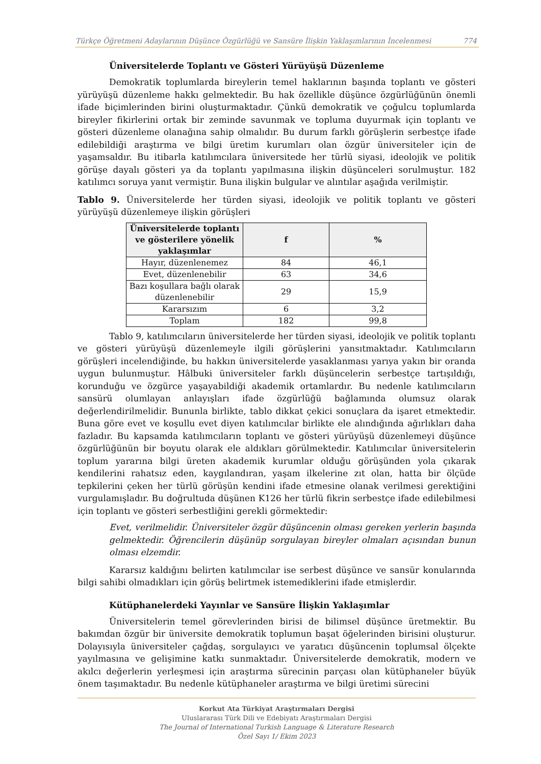Türkçe Öğretmeni Adaylarının Düşünce Özgürlüğü ve Sansüre İlişkin Yaklaşımlarının İncelenmesi 774
Üniversitelerde Toplantı ve Gösteri Yürüyüşü Düzenleme
Demokratik toplumlarda bireylerin temel haklarının başında toplantı ve gösteri yürüyüşü düzenleme hakkı gelmektedir. Bu hak özellikle düşünce özgürlüğünün önemli ifade biçimlerinden birini oluşturmaktadır. Çünkü demokratik ve çoğulcu toplumlarda bireyler fikirlerini ortak bir zeminde savunmak ve topluma duyurmak için toplantı ve gösteri düzenleme olanağına sahip olmalıdır. Bu durum farklı görüşlerin serbestçe ifade edilebildiği araştırma ve bilgi üretim kurumları olan özgür üniversiteler için de yaşamsaldır. Bu itibarla katılımcılara üniversitede her türlü siyasi, ideolojik ve politik görüşe dayalı gösteri ya da toplantı yapılmasına ilişkin düşünceleri sorulmuştur. 182 katılımcı soruya yanıt vermiştir. Buna ilişkin bulgular ve alıntılar aşağıda verilmiştir.
Tablo 9. Üniversitelerde her türden siyasi, ideolojik ve politik toplantı ve gösteri yürüyüşü düzenlemeye ilişkin görüşleri
| Üniversitelerde toplantı ve gösterilere yönelik yaklaşımlar | f | % |
| --- | --- | --- |
| Hayır, düzenlenemez | 84 | 46,1 |
| Evet, düzenlenebilir | 63 | 34,6 |
| Bazı koşullara bağlı olarak düzenlenebilir | 29 | 15,9 |
| Kararsızım | 6 | 3,2 |
| Toplam | 182 | 99,8 |
Tablo 9, katılımcıların üniversitelerde her türden siyasi, ideolojik ve politik toplantı ve gösteri yürüyüşü düzenlemeyle ilgili görüşlerini yansıtmaktadır. Katılımcıların görüşleri incelendiğinde, bu hakkın üniversitelerde yasaklanması yarıya yakın bir oranda uygun bulunmuştur. Hâlbuki üniversiteler farklı düşüncelerin serbestçe tartışıldığı, korunduğu ve özgürce yaşayabildiği akademik ortamlardır. Bu nedenle katılımcıların sansürü olumlayan anlayışları ifade özgürlüğü bağlamında olumsuz olarak değerlendirilmelidir. Bununla birlikte, tablo dikkat çekici sonuçlara da işaret etmektedir. Buna göre evet ve koşullu evet diyen katılımcılar birlikte ele alındığında ağırlıkları daha fazladır. Bu kapsamda katılımcıların toplantı ve gösteri yürüyüşü düzenlemeyi düşünce özgürlüğünün bir boyutu olarak ele aldıkları görülmektedir. Katılımcılar üniversitelerin toplum yararına bilgi üreten akademik kurumlar olduğu görüşünden yola çıkarak kendilerini rahatsız eden, kaygılandıran, yaşam ilkelerine zıt olan, hatta bir ölçüde tepkilerini çeken her türlü görüşün kendini ifade etmesine olanak verilmesi gerektiğini vurgulamışladır. Bu doğrultuda düşünen K126 her türlü fikrin serbestçe ifade edilebilmesi için toplantı ve gösteri serbestliğini gerekli görmektedir:
Evet, verilmelidir. Üniversiteler özgür düşüncenin olması gereken yerlerin başında gelmektedir. Öğrencilerin düşünüp sorgulayan bireyler olmaları açısından bunun olması elzemdir.
Kararsız kaldığını belirten katılımcılar ise serbest düşünce ve sansür konularında bilgi sahibi olmadıkları için görüş belirtmek istemediklerini ifade etmişlerdir.
Kütüphanelerdeki Yayınlar ve Sansüre İlişkin Yaklaşımlar
Üniversitelerin temel görevlerinden birisi de bilimsel düşünce üretmektir. Bu bakımdan özgür bir üniversite demokratik toplumun başat öğelerinden birisini oluşturur. Dolayısıyla üniversiteler çağdaş, sorgulayıcı ve yaratıcı düşüncenin toplumsal ölçekte yayılmasına ve gelişimine katkı sunmaktadır. Üniversitelerde demokratik, modern ve akılcı değerlerin yerleşmesi için araştırma sürecinin parçası olan kütüphaneler büyük önem taşımaktadır. Bu nedenle kütüphaneler araştırma ve bilgi üretimi sürecini
Korkut Ata Türkiyat Araştırmaları Dergisi
Uluslararası Türk Dili ve Edebiyatı Araştırmaları Dergisi
The Journal of International Turkish Language & Literature Research
Özel Sayı 1/ Ekim 2023